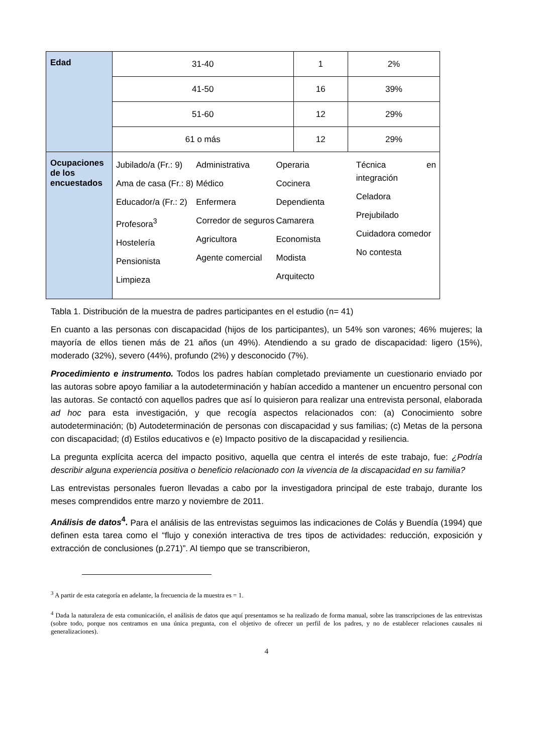| Edad | 31-40 | 1 | 2% |
| | 41-50 | 16 | 39% |
| | 51-60 | 12 | 29% |
| | 61 o más | 12 | 29% |
| Ocupaciones de los encuestados | Jubilado/a (Fr.: 9) Ama de casa (Fr.: 8) Educador/a (Fr.: 2) Profesora<sup>3</sup> Hostelería Pensionista Limpieza Administrativa Médico Enfermera Corredor de seguros Agricultora Agente comercial Operaria Cocinera Dependienta Camarera Economista Modista Arquitecto Técnica en integración Celadora Prejubilado Cuidadora comedor No contesta | | |
Tabla 1. Distribución de la muestra de padres participantes en el estudio (n= 41)
En cuanto a las personas con discapacidad (hijos de los participantes), un 54% son varones; 46% mujeres; la mayoría de ellos tienen más de 21 años (un 49%). Atendiendo a su grado de discapacidad: ligero (15%), moderado (32%), severo (44%), profundo (2%) y desconocido (7%).
Procedimiento e instrumento. Todos los padres habían completado previamente un cuestionario enviado por las autoras sobre apoyo familiar a la autodeterminación y habían accedido a mantener un encuentro personal con las autoras. Se contactó con aquellos padres que así lo quisieron para realizar una entrevista personal, elaborada ad hoc para esta investigación, y que recogía aspectos relacionados con: (a) Conocimiento sobre autodeterminación; (b) Autodeterminación de personas con discapacidad y sus familias; (c) Metas de la persona con discapacidad; (d) Estilos educativos e (e) Impacto positivo de la discapacidad y resiliencia.
La pregunta explícita acerca del impacto positivo, aquella que centra el interés de este trabajo, fue: ¿Podría describir alguna experiencia positiva o beneficio relacionado con la vivencia de la discapacidad en su familia?
Las entrevistas personales fueron llevadas a cabo por la investigadora principal de este trabajo, durante los meses comprendidos entre marzo y noviembre de 2011.
Análisis de datos<sup>4</sup>. Para el análisis de las entrevistas seguimos las indicaciones de Colás y Buendía (1994) que definen esta tarea como el “flujo y conexión interactiva de tres tipos de actividades: reducción, exposición y extracción de conclusiones (p.271)”. Al tiempo que se transcribieron,
<sup>3</sup> A partir de esta categoría en adelante, la frecuencia de la muestra es = 1.
<sup>4</sup> Dada la naturaleza de esta comunicación, el análisis de datos que aquí presentamos se ha realizado de forma manual, sobre las transcripciones de las entrevistas (sobre todo, porque nos centramos en una única pregunta, con el objetivo de ofrecer un perfil de los padres, y no de establecer relaciones causales ni generalizaciones).
4